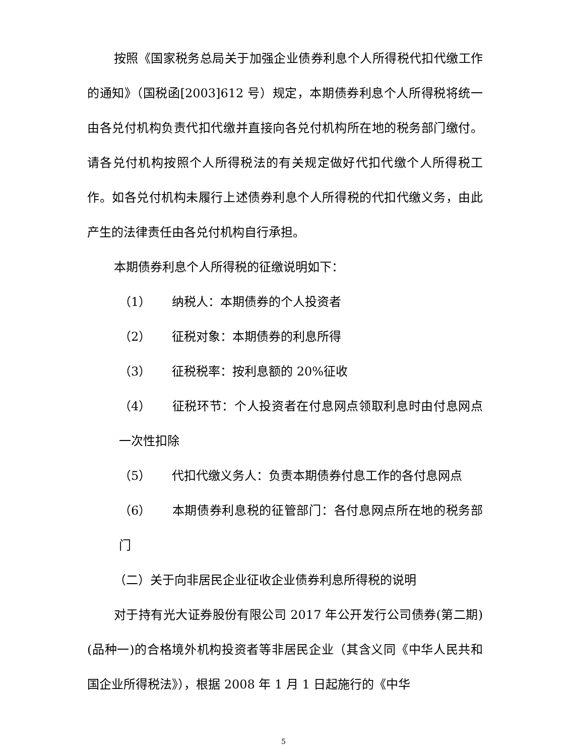按照《国家税务总局关于加强企业债券利息个人所得税代扣代缴工作的通知》（国税函[2003]612 号）规定，本期债券利息个人所得税将统一由各兑付机构负责代扣代缴并直接向各兑付机构所在地的税务部门缴付。请各兑付机构按照个人所得税法的有关规定做好代扣代缴个人所得税工作。如各兑付机构未履行上述债券利息个人所得税的代扣代缴义务，由此产生的法律责任由各兑付机构自行承担。
本期债券利息个人所得税的征缴说明如下：
（1） 纳税人：本期债券的个人投资者
（2） 征税对象：本期债券的利息所得
（3） 征税税率：按利息额的 20%征收
（4） 征税环节：个人投资者在付息网点领取利息时由付息网点一次性扣除
（5） 代扣代缴义务人：负责本期债券付息工作的各付息网点
（6） 本期债券利息税的征管部门：各付息网点所在地的税务部门
（二）关于向非居民企业征收企业债券利息所得税的说明
对于持有光大证券股份有限公司 2017 年公开发行公司债券(第二期)(品种一)的合格境外机构投资者等非居民企业（其含义同《中华人民共和国企业所得税法》），根据 2008 年 1 月 1 日起施行的《中华
5